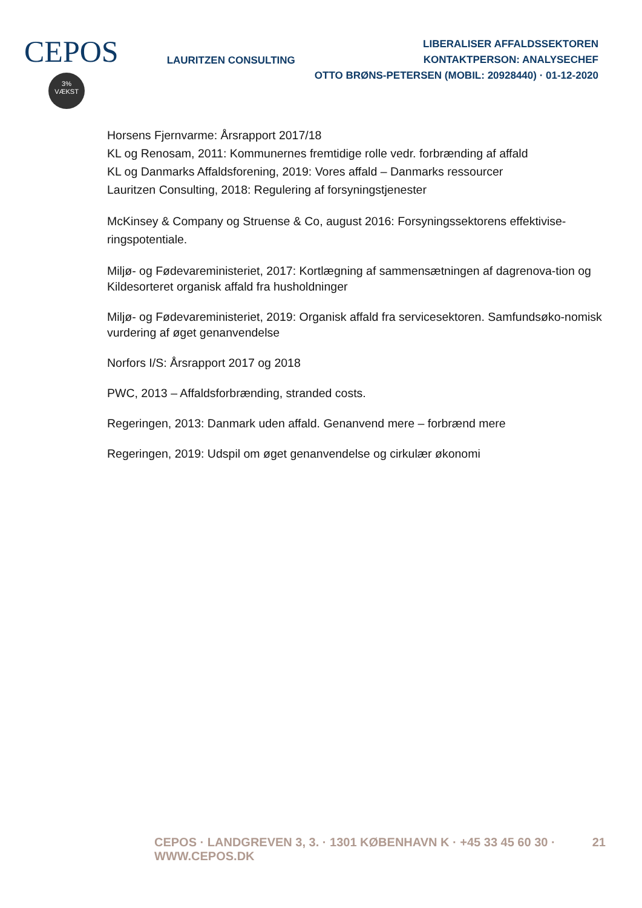CEPOS
3%
VÆKST
LAURITZEN CONSULTING
LIBERALISER AFFALDSSEKTOREN
KONTAKTPERSON: ANALYSECHEF
OTTO BRØNS-PETERSEN (MOBIL: 20928440) · 01-12-2020
Horsens Fjernvarme: Årsrapport 2017/18
KL og Renosam, 2011: Kommunernes fremtidige rolle vedr. forbrænding af affald
KL og Danmarks Affaldsforening, 2019: Vores affald – Danmarks ressourcer
Lauritzen Consulting, 2018: Regulering af forsyningstjenester
McKinsey & Company og Struense & Co, august 2016: Forsyningssektorens effektivise-ringspotentiale.
Miljø- og Fødevareministeriet, 2017: Kortlægning af sammensætningen af dagrenova-tion og
Kildesorteret organisk affald fra husholdninger
Miljø- og Fødevareministeriet, 2019: Organisk affald fra servicesektoren. Samfundsøko-nomisk
vurdering af øget genanvendelse
Norfors I/S: Årsrapport 2017 og 2018
PWC, 2013 – Affaldsforbrænding, stranded costs.
Regeringen, 2013: Danmark uden affald. Genanvend mere – forbrænd mere
Regeringen, 2019: Udspil om øget genanvendelse og cirkulær økonomi
CEPOS · LANDGREVEN 3, 3. · 1301 KØBENHAVN K · +45 33 45 60 30 · WWW.CEPOS.DK 21